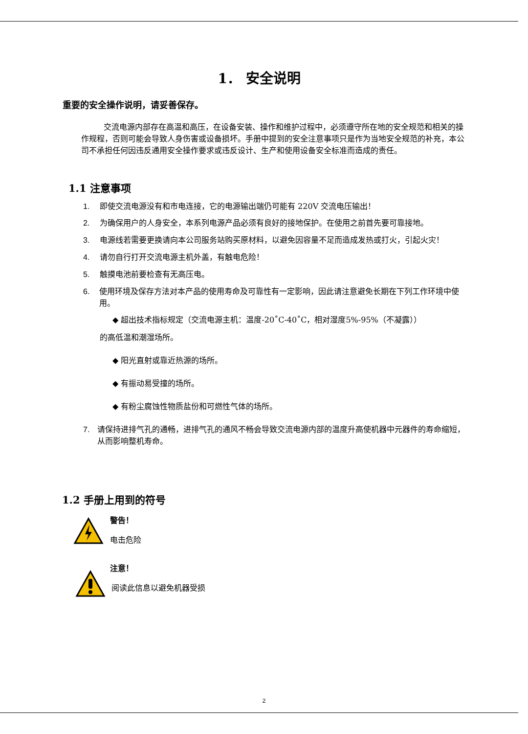1． 安全说明
重要的安全操作说明，请妥善保存。
交流电源内部存在高温和高压，在设备安装、操作和维护过程中，必须遵守所在地的安全规范和相关的操作规程，否则可能会导致人身伤害或设备损坏。手册中提到的安全注意事项只是作为当地安全规范的补充，本公司不承担任何因违反通用安全操作要求或违反设计、生产和使用设备安全标准而造成的责任。
1.1 注意事项
1. 即使交流电源没有和市电连接，它的电源输出端仍可能有 220V 交流电压输出！
2. 为确保用户的人身安全，本系列电源产品必须有良好的接地保护。在使用之前首先要可靠接地。
3. 电源线若需要更换请向本公司服务站购买原材料，以避免因容量不足而造成发热或打火，引起火灾！
4. 请勿自行打开交流电源主机外盖，有触电危险！
5. 触摸电池前要检查有无高压电。
6. 使用环境及保存方法对本产品的使用寿命及可靠性有一定影响，因此请注意避免长期在下列工作环境中使用。
◆ 超出技术指标规定（交流电源主机：温度-20˚C-40˚C，相对湿度5%-95%（不凝露））
的高低温和潮湿场所。
◆ 阳光直射或靠近热源的场所。
◆ 有振动易受撞的场所。
◆ 有粉尘腐蚀性物质盐份和可燃性气体的场所。
7. 请保持进排气孔的通畅，进排气孔的通风不畅会导致交流电源内部的温度升高使机器中元器件的寿命缩短，从而影响整机寿命。
1.2 手册上用到的符号
警告！
电击危险
注意！
阅读此信息以避免机器受损
2